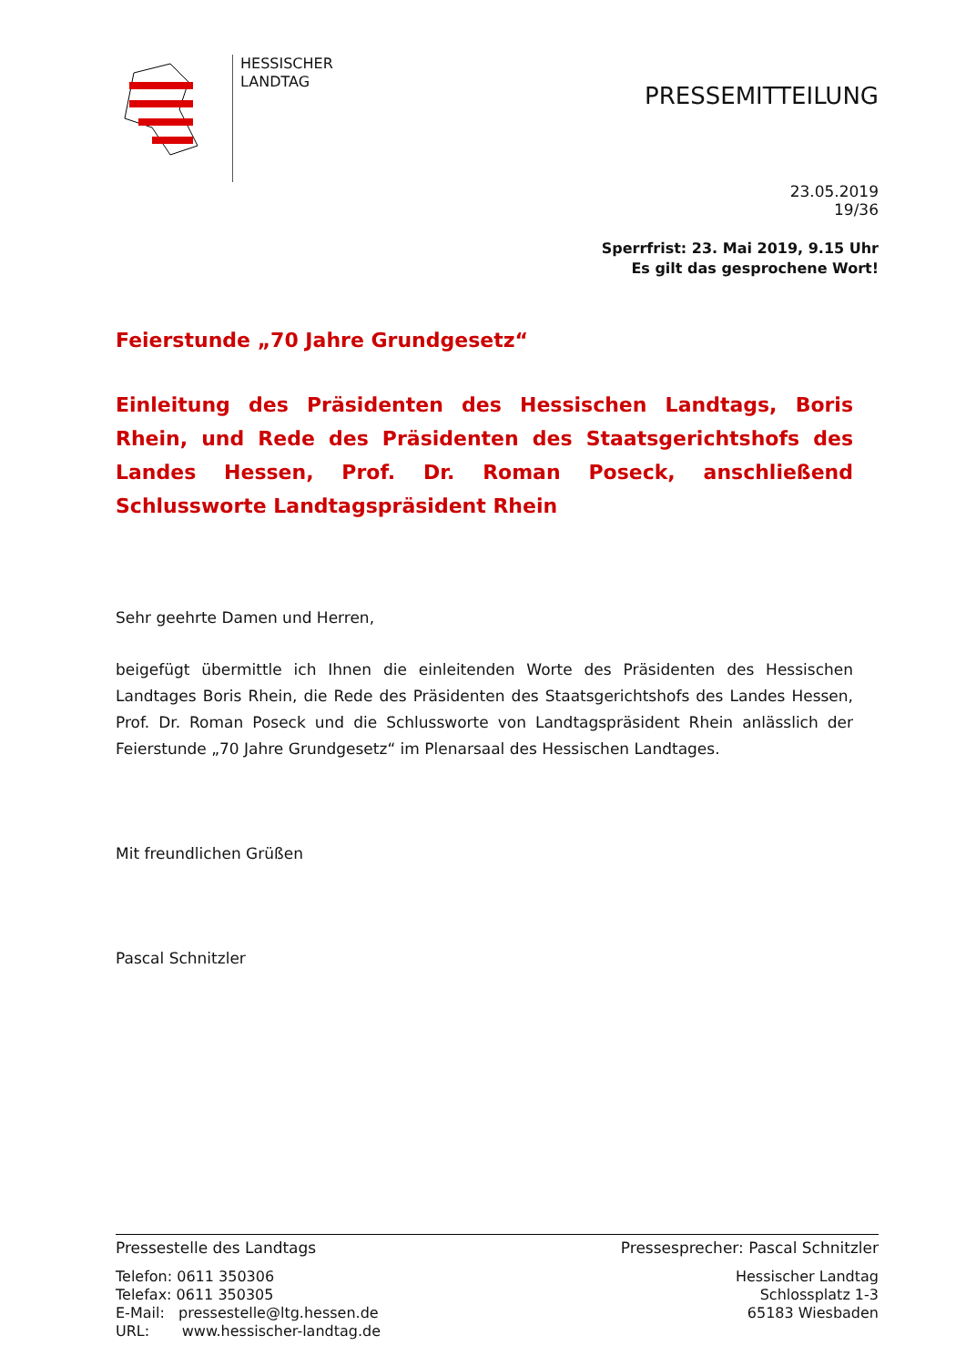HESSISCHER
LANDTAG
PRESSEMITTEILUNG
23.05.2019
19/36
Sperrfrist: 23. Mai 2019, 9.15 Uhr
Es gilt das gesprochene Wort!
Feierstunde „70 Jahre Grundgesetz“
Einleitung des Präsidenten des Hessischen Landtags, Boris Rhein, und Rede des Präsidenten des Staatsgerichtshofs des Landes Hessen, Prof. Dr. Roman Poseck, anschließend Schlussworte Landtagspräsident Rhein
Sehr geehrte Damen und Herren,
beigefügt übermittle ich Ihnen die einleitenden Worte des Präsidenten des Hessischen Landtages Boris Rhein, die Rede des Präsidenten des Staatsgerichtshofs des Landes Hessen, Prof. Dr. Roman Poseck und die Schlussworte von Landtagspräsident Rhein anlässlich der Feierstunde „70 Jahre Grundgesetz“ im Plenarsaal des Hessischen Landtages.
Mit freundlichen Grüßen
Pascal Schnitzler
Pressestelle des Landtags Pressesprecher: Pascal Schnitzler
Telefon: 0611 350306
Telefax: 0611 350305
E-Mail: pressestelle@ltg.hessen.de
URL: www.hessischer-landtag.de
Hessischer Landtag
Schlossplatz 1-3
65183 Wiesbaden